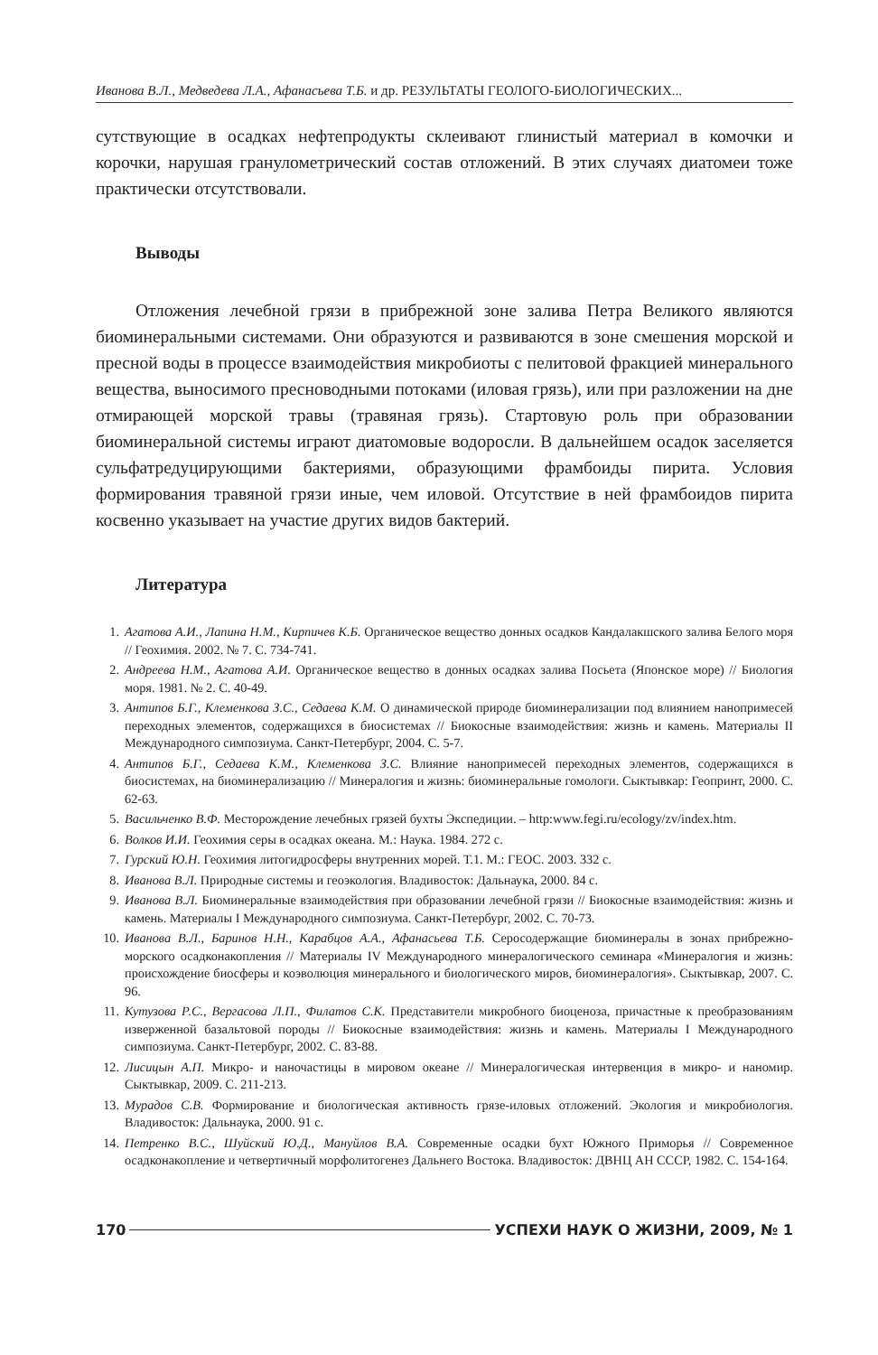Иванова В.Л., Медведева Л.А., Афанасьева Т.Б. и др. РЕЗУЛЬТАТЫ ГЕОЛОГО-БИОЛОГИЧЕСКИХ...
сутствующие в осадках нефтепродукты склеивают глинистый материал в комочки и корочки, нарушая гранулометрический состав отложений. В этих случаях диатомеи тоже практически отсутствовали.
Выводы
Отложения лечебной грязи в прибрежной зоне залива Петра Великого являются биоминеральными системами. Они образуются и развиваются в зоне смешения морской и пресной воды в процессе взаимодействия микробиоты с пелитовой фракцией минерального вещества, выносимого пресноводными потоками (иловая грязь), или при разложении на дне отмирающей морской травы (травяная грязь). Стартовую роль при образовании биоминеральной системы играют диатомовые водоросли. В дальнейшем осадок заселяется сульфатредуцирующими бактериями, образующими фрамбоиды пирита. Условия формирования травяной грязи иные, чем иловой. Отсутствие в ней фрамбоидов пирита косвенно указывает на участие других видов бактерий.
Литература
1. Агатова А.И., Лапина Н.М., Кирпичев К.Б. Органическое вещество донных осадков Кандалакшского залива Белого моря // Геохимия. 2002. № 7. С. 734-741.
2. Андреева Н.М., Агатова А.И. Органическое вещество в донных осадках залива Посьета (Японское море) // Биология моря. 1981. № 2. С. 40-49.
3. Антипов Б.Г., Клеменкова З.С., Седаева К.М. О динамической природе биоминерализации под влиянием нанопримесей переходных элементов, содержащихся в биосистемах // Биокосные взаимодействия: жизнь и камень. Материалы II Международного симпозиума. Санкт-Петербург, 2004. С. 5-7.
4. Антипов Б.Г., Седаева К.М., Клеменкова З.С. Влияние нанопримесей переходных элементов, содержащихся в биосистемах, на биоминерализацию // Минералогия и жизнь: биоминеральные гомологи. Сыктывкар: Геопринт, 2000. С. 62-63.
5. Васильченко В.Ф. Месторождение лечебных грязей бухты Экспедиции. – http:www.fegi.ru/ecology/zv/index.htm.
6. Волков И.И. Геохимия серы в осадках океана. М.: Наука. 1984. 272 с.
7. Гурский Ю.Н. Геохимия литогидросферы внутренних морей. Т.1. М.: ГЕОС. 2003. 332 с.
8. Иванова В.Л. Природные системы и геоэкология. Владивосток: Дальнаука, 2000. 84 с.
9. Иванова В.Л. Биоминеральные взаимодействия при образовании лечебной грязи // Биокосные взаимодействия: жизнь и камень. Материалы I Международного симпозиума. Санкт-Петербург, 2002. С. 70-73.
10. Иванова В.Л., Баринов Н.Н., Карабцов А.А., Афанасьева Т.Б. Серосодержащие биоминералы в зонах прибрежно-морского осадконакопления // Материалы IV Международного минералогического семинара «Минералогия и жизнь: происхождение биосферы и коэволюция минерального и биологического миров, биоминералогия». Сыктывкар, 2007. С. 96.
11. Кутузова Р.С., Вергасова Л.П., Филатов С.К. Представители микробного биоценоза, причастные к преобразованиям изверженной базальтовой породы // Биокосные взаимодействия: жизнь и камень. Материалы I Международного симпозиума. Санкт-Петербург, 2002. С. 83-88.
12. Лисицын А.П. Микро- и наночастицы в мировом океане // Минералогическая интервенция в микро- и наномир. Сыктывкар, 2009. С. 211-213.
13. Мурадов С.В. Формирование и биологическая активность грязе-иловых отложений. Экология и микробиология. Владивосток: Дальнаука, 2000. 91 с.
14. Петренко В.С., Шуйский Ю.Д., Мануйлов В.А. Современные осадки бухт Южного Приморья // Современное осадконакопление и четвертичный морфолитогенез Дальнего Востока. Владивосток: ДВНЦ АН СССР, 1982. С. 154-164.
170 УСПЕХИ НАУК О ЖИЗНИ, 2009, № 1